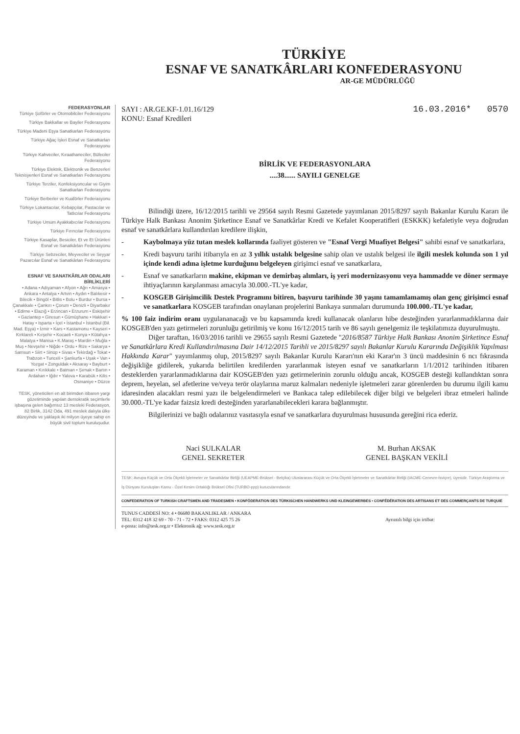TÜRKİYE
ESNAF VE SANATKÂRLARI KONFEDERASYONU
AR-GE MÜDÜRLÜĞÜ
FEDERASYONLAR
Türkiye Şoförler ve Otomobilciler Federasyonu
Türkiye Bakkallar ve Bayiler Federasyonu
Türkiye Madeni Eşya Sanatkarları Federasyonu
Türkiye Ağaç İşleri Esnaf ve Sanatkarları Federasyonu
Türkiye Kahveciler, Kıraathaneciler, Büfeciler Federasyonu
Türkiye Elektrik, Elektronik ve Benzerleri Teknisyenleri Esnaf ve Sanatkarları Federasyonu
Türkiye Terziler, Konfeksiyoncular ve Giyim Sanatkarları Federasyonu
Türkiye Berberler ve Kuaförler Federasyonu
Türkiye Lokantacılar, Kebapçılar, Pastacılar ve Tatlıcılar Federasyonu
Türkiye Umum Ayakkabıcılar Federasyonu
Türkiye Fırıncılar Federasyonu
Türkiye Kasaplar, Besiciler, Et ve Et Ürünleri Esnaf ve Sanatkârları Federasyonu
Türkiye Sebzeciler, Meyveciler ve Seyyar Pazarcılar Esnaf ve Sanatkârları Federasyonu
ESNAF VE SANATKÂRLAR ODALARI BİRLİKLERİ
• Adana • Adıyaman • Afyon • Ağrı • Amasya • Ankara • Antalya • Artvin • Aydın • Balıkesir • Bilecik • Bingöl • Bitlis • Bolu • Burdur • Bursa • Çanakkale • Çankırı • Çorum • Denizli • Diyarbakır • Edirne • Elazığ • Erzincan • Erzurum • Eskişehir • Gaziantep • Giresun • Gümüşhane • Hakkari • Hatay • Isparta • İçel • İstanbul • İstanbul (Bil. Mad. Eşya) • İzmir • Kars • Kastamonu • Kayseri • Kırklareli • Kırşehir • Kocaeli • Konya • Kütahya • Malatya • Manisa • K.Maraş • Mardin • Muğla • Muş • Nevşehir • Niğde • Ordu • Rize • Sakarya • Samsun • Siirt • Sinop • Sivas • Tekirdağ • Tokat • Trabzon • Tunceli • Şanlıurfa • Uşak • Van • Yozgat • Zonguldak • Aksaray • Bayburt • Karaman • Kırıkkale • Batman • Şırnak • Bartın • Ardahan • Iğdır • Yalova • Karabük • Kilis • Osmaniye • Düzce
TESK, yöneticileri en alt birimden itibaren yargı gözetiminde yapılan demokratik seçimlerle işbaşına gelen bağımsız 13 mesleki Federasyon, 82 Birlik, 3142 Oda, 491 meslek dalıyla ülke düzeyinde ve yaklaşık iki milyon üyeye sahip en büyük sivil toplum kuruluşudur.
SAYI : AR.GE.KF-1.01.16/129
KONU: Esnaf Kredileri
16.03.2016* 0570
BİRLİK VE FEDERASYONLARA
....38...... SAYILI GENELGE
Bilindiği üzere, 16/12/2015 tarihli ve 29564 sayılı Resmi Gazetede yayımlanan 2015/8297 sayılı Bakanlar Kurulu Kararı ile Türkiye Halk Bankası Anonim Şirketince Esnaf ve Sanatkârlar Kredi ve Kefalet Kooperatifleri (ESKKK) kefaletiyle veya doğrudan esnaf ve sanatkârlara kullandırılan kredilere ilişkin,
- Kaybolmaya yüz tutan meslek kollarında faaliyet gösteren ve "Esnaf Vergi Muafiyet Belgesi" sahibi esnaf ve sanatkarlara,
- Kredi başvuru tarihi itibarıyla en az 3 yıllık ustalık belgesine sahip olan ve ustalık belgesi ile ilgili meslek kolunda son 1 yıl içinde kendi adına işletme kurduğunu belgeleyen girişimci esnaf ve sanatkarlara,
- Esnaf ve sanatkarların makine, ekipman ve demirbaş alımları, iş yeri modernizasyonu veya hammadde ve döner sermaye ihtiyaçlarının karşılanması amacıyla 30.000.-TL'ye kadar,
- KOSGEB Girişimcilik Destek Programını bitiren, başvuru tarihinde 30 yaşını tamamlamamış olan genç girişimci esnaf ve sanatkarlara KOSGEB tarafından onaylanan projelerini Bankaya sunmaları durumunda 100.000.-TL'ye kadar,
% 100 faiz indirim oranı uygulananacağı ve bu kapsamında kredi kullanacak olanların hibe desteğinden yararlanmadıklarına dair KOSGEB'den yazı getirmeleri zorunluğu getirilmiş ve konu 16/12/2015 tarih ve 86 sayılı genelgemiz ile teşkilatımıza duyurulmuştu.
Diğer taraftan, 16/03/2016 tarihli ve 29655 sayılı Resmi Gazetede "2016/8587 Türkiye Halk Bankası Anonim Şirketince Esnaf ve Sanatkârlara Kredi Kullandırılmasına Dair 14/12/2015 Tarihli ve 2015/8297 sayılı Bakanlar Kurulu Kararında Değişiklik Yapılması Hakkında Karar" yayımlanmış olup, 2015/8297 sayılı Bakanlar Kurulu Kararı'nın eki Karar'ın 3 üncü maddesinin 6 ncı fıkrasında değişikliğe gidilerek, yukarıda belirtilen kredilerden yararlanmak isteyen esnaf ve sanatkarların 1/1/2012 tarihinden itibaren desteklerden yararlanmadıklarına dair KOSGEB'den yazı getirmelerinin zorunlu olduğu ancak, KOSGEB desteği kullandıktan sonra deprem, heyelan, sel afetlerine ve/veya terör olaylarına maruz kalmaları nedeniyle işletmeleri zarar görenlerden bu durumu ilgili kamu idaresinden alacakları resmi yazı ile belgelendirmeleri ve Bankaca talep edilebilecek diğer bilgi ve belgeleri ibraz etmeleri halinde 30.000.-TL'ye kadar faizsiz kredi desteğinden yararlanabilecekleri karara bağlanmıştır.
Bilgilerinizi ve bağlı odalarınız vasıtasıyla esnaf ve sanatkarlara duyurulması hususunda gereğini rica ederiz.
Naci SULKALAR
GENEL SEKRETER
M. Burhan AKSAK
GENEL BAŞKAN VEKİLİ
TESK; Avrupa Küçük ve Orta Ölçekli İşletmeler ve Sanatkârlar Birliği (UEAPME-Brüksel - Belçika) Uluslararası Küçük ve Orta Ölçekli İşletmeler ve Sanatkârlar Birliği (IACME-Cenevre-İsviçre), üyesidir. Türkiye Araştırma ve İş Dünyası Kuruluşları Kamu - Özel Kesim Ortaklığı Brüksel Ofisi (TURBO-ppp) kurucularındandır.
CONFEDERATION OF TURKISH CRAFTSMEN AND TRADESMEN • KONFÖDERATION DES TÜRKISCHEN HANDWERKS UND KLEINGEWERBES • CONFÉDÉRATION DES ARTISANS ET DES COMMERÇANTS DE TURQUIE
TUNUS CADDESİ NO: 4 • 06680 BAKANLIKLAR / ANKARA
TEL: 0312 418 32 69 - 70 - 71 - 72 • FAKS: 0312 425 75 26
e-posta: info@tesk.org.tr • Elektronik ağ: www.tesk.org.tr
Ayrıntılı bilgi için irtibat: